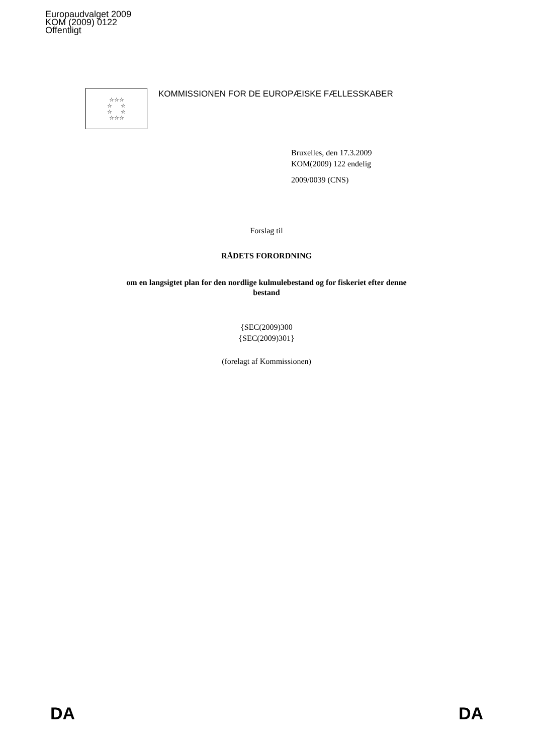Europaudvalget 2009
KOM (2009) 0122
Offentligt
☆☆☆
☆ ☆
☆ ☆
☆☆☆
KOMMISSIONEN FOR DE EUROPÆISKE FÆLLESSKABER
Bruxelles, den 17.3.2009
KOM(2009) 122 endelig
2009/0039 (CNS)
Forslag til
RÅDETS FORORDNING
om en langsigtet plan for den nordlige kulmulebestand og for fiskeriet efter denne
bestand
{SEC(2009)300
{SEC(2009)301}
(forelagt af Kommissionen)
DA DA